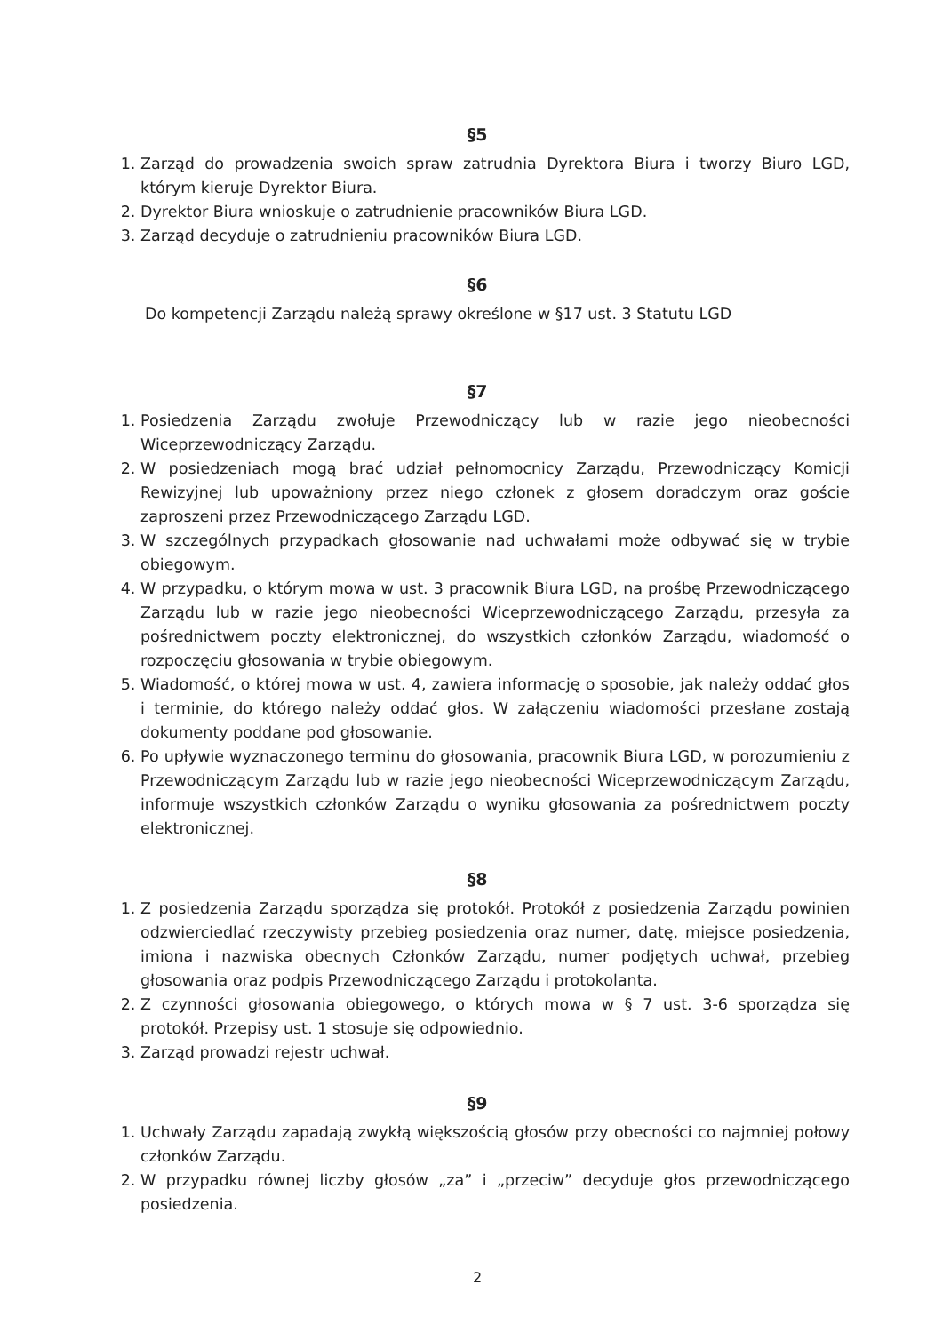§5
1. Zarząd do prowadzenia swoich spraw zatrudnia Dyrektora Biura i tworzy Biuro LGD, którym kieruje Dyrektor Biura.
2. Dyrektor Biura wnioskuje o zatrudnienie pracowników Biura LGD.
3. Zarząd decyduje o zatrudnieniu pracowników Biura LGD.
§6
Do kompetencji Zarządu należą sprawy określone w §17 ust. 3 Statutu LGD
§7
1. Posiedzenia Zarządu zwołuje Przewodniczący lub w razie jego nieobecności Wiceprzewodniczący Zarządu.
2. W posiedzeniach mogą brać udział pełnomocnicy Zarządu, Przewodniczący Komicji Rewizyjnej lub upoważniony przez niego członek z głosem doradczym oraz goście zaproszeni przez Przewodniczącego Zarządu LGD.
3. W szczególnych przypadkach głosowanie nad uchwałami może odbywać się w trybie obiegowym.
4. W przypadku, o którym mowa w ust. 3 pracownik Biura LGD, na prośbę Przewodniczącego Zarządu lub w razie jego nieobecności Wiceprzewodniczącego Zarządu, przesyła za pośrednictwem poczty elektronicznej, do wszystkich członków Zarządu, wiadomość o rozpoczęciu głosowania w trybie obiegowym.
5. Wiadomość, o której mowa w ust. 4, zawiera informację o sposobie, jak należy oddać głos i terminie, do którego należy oddać głos. W załączeniu wiadomości przesłane zostają dokumenty poddane pod głosowanie.
6. Po upływie wyznaczonego terminu do głosowania, pracownik Biura LGD, w porozumieniu z Przewodniczącym Zarządu lub w razie jego nieobecności Wiceprzewodniczącym Zarządu, informuje wszystkich członków Zarządu o wyniku głosowania za pośrednictwem poczty elektronicznej.
§8
1. Z posiedzenia Zarządu sporządza się protokół. Protokół z posiedzenia Zarządu powinien odzwierciedlać rzeczywisty przebieg posiedzenia oraz numer, datę, miejsce posiedzenia, imiona i nazwiska obecnych Członków Zarządu, numer podjętych uchwał, przebieg głosowania oraz podpis Przewodniczącego Zarządu i protokolanta.
2. Z czynności głosowania obiegowego, o których mowa w § 7 ust. 3-6 sporządza się protokół. Przepisy ust. 1 stosuje się odpowiednio.
3. Zarząd prowadzi rejestr uchwał.
§9
1. Uchwały Zarządu zapadają zwykłą większością głosów przy obecności co najmniej połowy członków Zarządu.
2. W przypadku równej liczby głosów „za” i „przeciw” decyduje głos przewodniczącego posiedzenia.
2